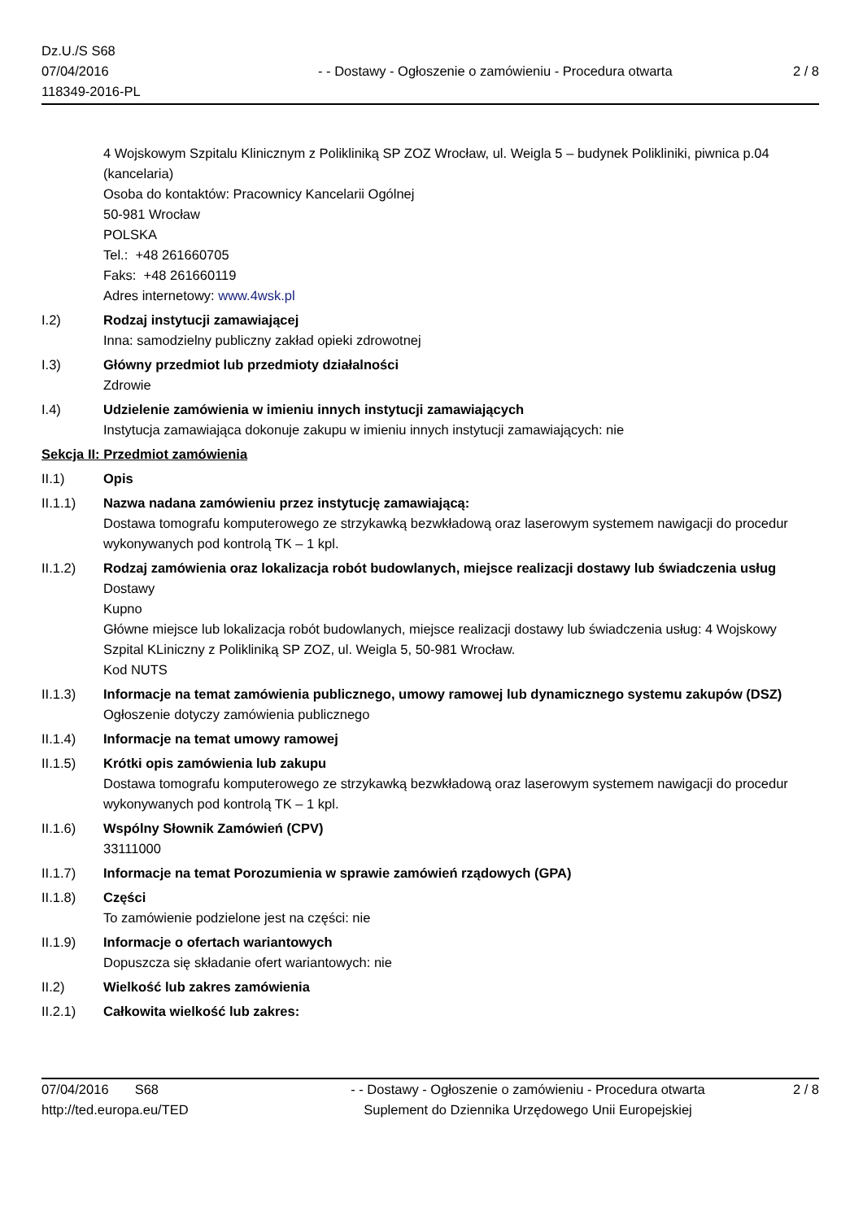Dz.U./S S68
07/04/2016
118349-2016-PL
- - Dostawy - Ogłoszenie o zamówieniu - Procedura otwarta
2 / 8
4 Wojskowym Szpitalu Klinicznym z Polikliniką SP ZOZ Wrocław, ul. Weigla 5 – budynek Polikliniki, piwnica p.04 (kancelaria)
Osoba do kontaktów: Pracownicy Kancelarii Ogólnej
50-981 Wrocław
POLSKA
Tel.: +48 261660705
Faks: +48 261660119
Adres internetowy: www.4wsk.pl
I.2) Rodzaj instytucji zamawiającej
Inna: samodzielny publiczny zakład opieki zdrowotnej
I.3) Główny przedmiot lub przedmioty działalności
Zdrowie
I.4) Udzielenie zamówienia w imieniu innych instytucji zamawiających
Instytucja zamawiająca dokonuje zakupu w imieniu innych instytucji zamawiających: nie
Sekcja II: Przedmiot zamówienia
II.1) Opis
II.1.1) Nazwa nadana zamówieniu przez instytucję zamawiającą:
Dostawa tomografu komputerowego ze strzykawką bezwkładową oraz laserowym systemem nawigacji do procedur wykonywanych pod kontrolą TK – 1 kpl.
II.1.2) Rodzaj zamówienia oraz lokalizacja robót budowlanych, miejsce realizacji dostawy lub świadczenia usług
Dostawy
Kupno
Główne miejsce lub lokalizacja robót budowlanych, miejsce realizacji dostawy lub świadczenia usług: 4 Wojskowy Szpital KLiniczny z Polikliniką SP ZOZ, ul. Weigla 5, 50-981 Wrocław.
Kod NUTS
II.1.3) Informacje na temat zamówienia publicznego, umowy ramowej lub dynamicznego systemu zakupów (DSZ)
Ogłoszenie dotyczy zamówienia publicznego
II.1.4) Informacje na temat umowy ramowej
II.1.5) Krótki opis zamówienia lub zakupu
Dostawa tomografu komputerowego ze strzykawką bezwkładową oraz laserowym systemem nawigacji do procedur wykonywanych pod kontrolą TK – 1 kpl.
II.1.6) Wspólny Słownik Zamówień (CPV)
33111000
II.1.7) Informacje na temat Porozumienia w sprawie zamówień rządowych (GPA)
II.1.8) Części
To zamówienie podzielone jest na części: nie
II.1.9) Informacje o ofertach wariantowych
Dopuszcza się składanie ofert wariantowych: nie
II.2) Wielkość lub zakres zamówienia
II.2.1) Całkowita wielkość lub zakres:
07/04/2016 S68
http://ted.europa.eu/TED
- - Dostawy - Ogłoszenie o zamówieniu - Procedura otwarta
Suplement do Dziennika Urzędowego Unii Europejskiej
2 / 8